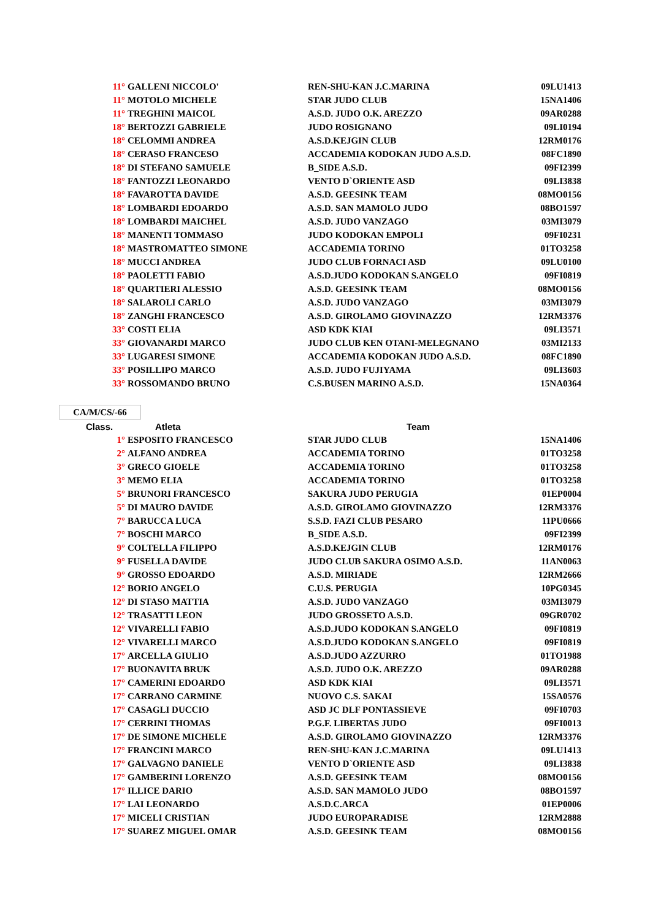| 11° | GALLENI NICCOLO' | REN-SHU-KAN J.C.MARINA | 09LU1413 |
| 11° | MOTOLO MICHELE | STAR JUDO CLUB | 15NA1406 |
| 11° | TREGHINI MAICOL | A.S.D. JUDO O.K. AREZZO | 09AR0288 |
| 18° | BERTOZZI GABRIELE | JUDO ROSIGNANO | 09LI0194 |
| 18° | CELOMMI ANDREA | A.S.D.KEJGIN CLUB | 12RM0176 |
| 18° | CERASO FRANCESO | ACCADEMIA KODOKAN JUDO A.S.D. | 08FC1890 |
| 18° | DI STEFANO SAMUELE | B_SIDE A.S.D. | 09FI2399 |
| 18° | FANTOZZI LEONARDO | VENTO D`ORIENTE ASD | 09LI3838 |
| 18° | FAVAROTTA DAVIDE | A.S.D. GEESINK TEAM | 08MO0156 |
| 18° | LOMBARDI EDOARDO | A.S.D. SAN MAMOLO JUDO | 08BO1597 |
| 18° | LOMBARDI MAICHEL | A.S.D. JUDO VANZAGO | 03MI3079 |
| 18° | MANENTI TOMMASO | JUDO KODOKAN EMPOLI | 09FI0231 |
| 18° | MASTROMATTEO SIMONE | ACCADEMIA TORINO | 01TO3258 |
| 18° | MUCCI ANDREA | JUDO CLUB FORNACI ASD | 09LU0100 |
| 18° | PAOLETTI FABIO | A.S.D.JUDO KODOKAN S.ANGELO | 09FI0819 |
| 18° | QUARTIERI ALESSIO | A.S.D. GEESINK TEAM | 08MO0156 |
| 18° | SALAROLI CARLO | A.S.D. JUDO VANZAGO | 03MI3079 |
| 18° | ZANGHI FRANCESCO | A.S.D. GIROLAMO GIOVINAZZO | 12RM3376 |
| 33° | COSTI ELIA | ASD KDK KIAI | 09LI3571 |
| 33° | GIOVANARDI MARCO | JUDO CLUB KEN OTANI-MELEGNANO | 03MI2133 |
| 33° | LUGARESI SIMONE | ACCADEMIA KODOKAN JUDO A.S.D. | 08FC1890 |
| 33° | POSILLIPO MARCO | A.S.D. JUDO FUJIYAMA | 09LI3603 |
| 33° | ROSSOMANDO BRUNO | C.S.BUSEN MARINO A.S.D. | 15NA0364 |
CA/M/CS/-66
| Class. | Atleta | Team | |
| 1° | ESPOSITO FRANCESCO | STAR JUDO CLUB | 15NA1406 |
| 2° | ALFANO ANDREA | ACCADEMIA TORINO | 01TO3258 |
| 3° | GRECO GIOELE | ACCADEMIA TORINO | 01TO3258 |
| 3° | MEMO ELIA | ACCADEMIA TORINO | 01TO3258 |
| 5° | BRUNORI FRANCESCO | SAKURA JUDO PERUGIA | 01EP0004 |
| 5° | DI MAURO DAVIDE | A.S.D. GIROLAMO GIOVINAZZO | 12RM3376 |
| 7° | BARUCCA LUCA | S.S.D. FAZI CLUB PESARO | 11PU0666 |
| 7° | BOSCHI MARCO | B_SIDE A.S.D. | 09FI2399 |
| 9° | COLTELLA FILIPPO | A.S.D.KEJGIN CLUB | 12RM0176 |
| 9° | FUSELLA DAVIDE | JUDO CLUB SAKURA OSIMO A.S.D. | 11AN0063 |
| 9° | GROSSO EDOARDO | A.S.D. MIRIADE | 12RM2666 |
| 12° | BORIO ANGELO | C.U.S. PERUGIA | 10PG0345 |
| 12° | DI STASO MATTIA | A.S.D. JUDO VANZAGO | 03MI3079 |
| 12° | TRASATTI LEON | JUDO GROSSETO A.S.D. | 09GR0702 |
| 12° | VIVARELLI FABIO | A.S.D.JUDO KODOKAN S.ANGELO | 09FI0819 |
| 12° | VIVARELLI MARCO | A.S.D.JUDO KODOKAN S.ANGELO | 09FI0819 |
| 17° | ARCELLA GIULIO | A.S.D.JUDO AZZURRO | 01TO1988 |
| 17° | BUONAVITA BRUK | A.S.D. JUDO O.K. AREZZO | 09AR0288 |
| 17° | CAMERINI EDOARDO | ASD KDK KIAI | 09LI3571 |
| 17° | CARRANO CARMINE | NUOVO C.S. SAKAI | 15SA0576 |
| 17° | CASAGLI DUCCIO | ASD JC DLF PONTASSIEVE | 09FI0703 |
| 17° | CERRINI THOMAS | P.G.F. LIBERTAS JUDO | 09FI0013 |
| 17° | DE SIMONE MICHELE | A.S.D. GIROLAMO GIOVINAZZO | 12RM3376 |
| 17° | FRANCINI MARCO | REN-SHU-KAN J.C.MARINA | 09LU1413 |
| 17° | GALVAGNO DANIELE | VENTO D`ORIENTE ASD | 09LI3838 |
| 17° | GAMBERINI LORENZO | A.S.D. GEESINK TEAM | 08MO0156 |
| 17° | ILLICE DARIO | A.S.D. SAN MAMOLO JUDO | 08BO1597 |
| 17° | LAI LEONARDO | A.S.D.C.ARCA | 01EP0006 |
| 17° | MICELI CRISTIAN | JUDO EUROPARADISE | 12RM2888 |
| 17° | SUAREZ MIGUEL OMAR | A.S.D. GEESINK TEAM | 08MO0156 |